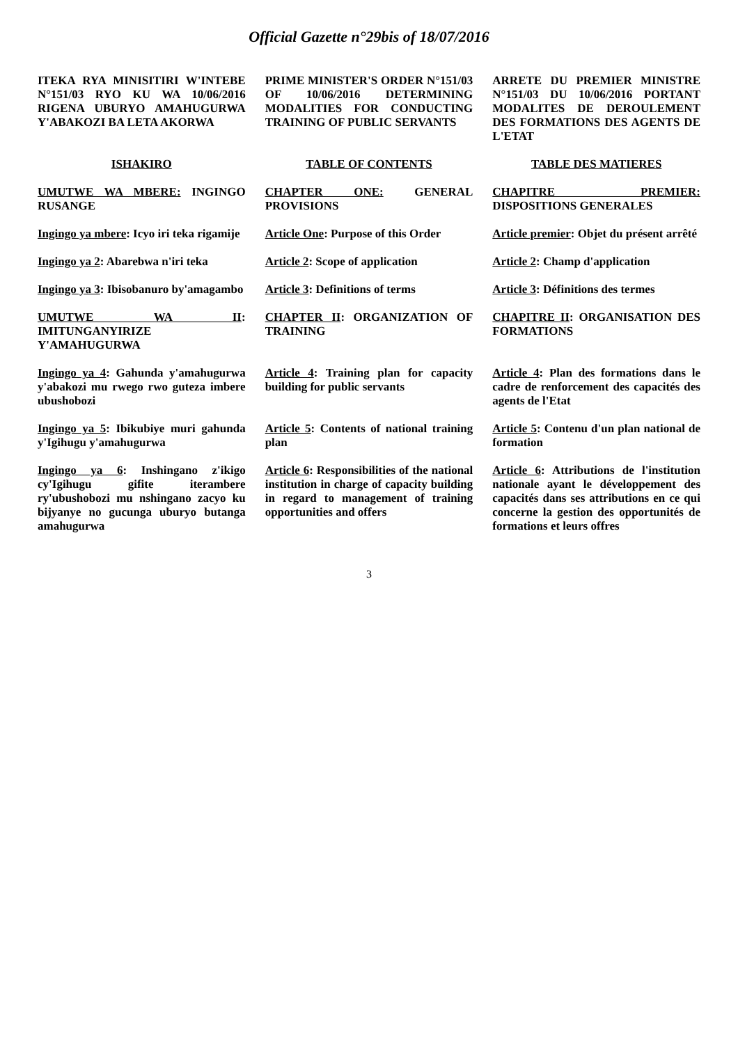Official Gazette n°29bis of 18/07/2016
| ITEKA RYA MINISITIRI W'INTEBE N°151/03 RYO KU WA 10/06/2016 RIGENA UBURYO AMAHUGURWA Y'ABAKOZI BA LETA AKORWA | PRIME MINISTER'S ORDER N°151/03 OF 10/06/2016 DETERMINING MODALITIES FOR CONDUCTING TRAINING OF PUBLIC SERVANTS | ARRETE DU PREMIER MINISTRE N°151/03 DU 10/06/2016 PORTANT MODALITES DE DEROULEMENT DES FORMATIONS DES AGENTS DE L'ETAT |
| ISHAKIRO | TABLE OF CONTENTS | TABLE DES MATIERES |
| UMUTWE WA MBERE: INGINGO RUSANGE | CHAPTER ONE: GENERAL PROVISIONS | CHAPITRE PREMIER: DISPOSITIONS GENERALES |
| Ingingo ya mbere : Icyo iri teka rigamije | Article One : Purpose of this Order | Article premier : Objet du présent arrêté |
| Ingingo ya 2 : Abarebwa n'iri teka | Article 2 : Scope of application | Article 2 : Champ d'application |
| Ingingo ya 3 : Ibisobanuro by'amagambo | Article 3 : Definitions of terms | Article 3 : Définitions des termes |
| UMUTWE WA II : IMITUNGANYIRIZE Y'AMAHUGURWA | CHAPTER II : ORGANIZATION OF TRAINING | CHAPITRE II : ORGANISATION DES FORMATIONS |
| Ingingo ya 4 : Gahunda y'amahugurwa y'abakozi mu rwego rwo guteza imbere ubushobozi | Article 4 : Training plan for capacity building for public servants | Article 4 : Plan des formations dans le cadre de renforcement des capacités des agents de l'Etat |
| Ingingo ya 5 : Ibikubiye muri gahunda y'Igihugu y'amahugurwa | Article 5 : Contents of national training plan | Article 5 : Contenu d'un plan national de formation |
| Ingingo ya 6 : Inshingano z'ikigo cy'Igihugu gifite iterambere ry'ubushobozi mu nshingano zacyo ku bijyanye no gucunga uburyo butanga amahugurwa | Article 6 : Responsibilities of the national institution in charge of capacity building in regard to management of training opportunities and offers | Article 6 : Attributions de l'institution nationale ayant le développement des capacités dans ses attributions en ce qui concerne la gestion des opportunités de formations et leurs offres |
3